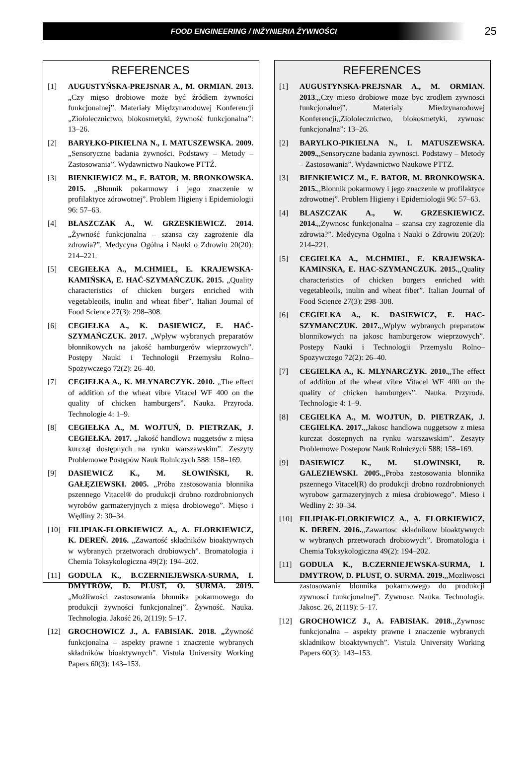FOOD ENGINEERING / INŻYNIERIA ŻYWNOŚCI
25
REFERENCES
[1] AUGUSTYŃSKA-PREJSNAR A., M. ORMIAN. 2013. „Czy mięso drobiowe może być źródłem żywności funkcjonalnej”. Materiały Międzynarodowej Konferencji „Ziołolecznictwo, biokosmetyki, żywność funkcjonalna”: 13–26.
[2] BARYŁKO-PIKIELNA N., I. MATUSZEWSKA. 2009. „Sensoryczne badania żywności. Podstawy – Metody – Zastosowania”. Wydawnictwo Naukowe PTTŻ.
[3] BIENKIEWICZ M., E. BATOR, M. BRONKOWSKA. 2015. „Błonnik pokarmowy i jego znaczenie w profilaktyce zdrowotnej”. Problem Higieny i Epidemiologii 96: 57–63.
[4] BŁASZCZAK A., W. GRZESKIEWICZ. 2014. „Żywność funkcjonalna – szansa czy zagrożenie dla zdrowia?”. Medycyna Ogólna i Nauki o Zdrowiu 20(20): 214–221.
[5] CEGIEŁKA A., M.CHMIEL, E. KRAJEWSKA-KAMIŃSKA, E. HAĆ-SZYMAŃCZUK. 2015. „Quality characteristics of chicken burgers enriched with vegetableoils, inulin and wheat fiber”. Italian Journal of Food Science 27(3): 298–308.
[6] CEGIEŁKA A., K. DASIEWICZ, E. HAĆ-SZYMAŃCZUK. 2017. „Wpływ wybranych preparatów błonnikowych na jakość hamburgerów wieprzowych”. Postępy Nauki i Technologii Przemysłu Rolno–Spożywczego 72(2): 26–40.
[7] CEGIEŁKA A., K. MŁYNARCZYK. 2010. „The effect of addition of the wheat vibre Vitacel WF 400 on the quality of chicken hamburgers”. Nauka. Przyroda. Technologie 4: 1–9.
[8] CEGIEŁKA A., M. WOJTUŃ, D. PIETRZAK, J. CEGIEŁKA. 2017. „Jakość handlowa nuggetsów z mięsa kurcząt dostępnych na rynku warszawskim”. Zeszyty Problemowe Postępów Nauk Rolniczych 588: 158–169.
[9] DASIEWICZ K., M. SŁOWIŃSKI, R. GAŁĘZIEWSKI. 2005. „Próba zastosowania błonnika pszennego Vitacel® do produkcji drobno rozdrobnionych wyrobów garmażeryjnych z mięsa drobiowego”. Mięso i Wędliny 2: 30–34.
[10] FILIPIAK-FLORKIEWICZ A., A. FLORKIEWICZ, K. DEREŃ. 2016. „Zawartość składników bioaktywnych w wybranych przetworach drobiowych”. Bromatologia i Chemia Toksykologiczna 49(2): 194–202.
[11] GODULA K., B.CZERNIEJEWSKA-SURMA, I. DMYTRÓW, D. PLUST, O. SURMA. 2019. „Możliwości zastosowania błonnika pokarmowego do produkcji żywności funkcjonalnej”. Żywność. Nauka. Technologia. Jakość 26, 2(119): 5–17.
[12] GROCHOWICZ J., A. FABISIAK. 2018. „Żywność funkcjonalna – aspekty prawne i znaczenie wybranych składników bioaktywnych”. Vistula University Working Papers 60(3): 143–153.
REFERENCES
[1] AUGUSTYNSKA-PREJSNAR A., M. ORMIAN. 2013.,,Czy mieso drobiowe moze byc zrodlem zywnosci funkcjonalnej”. Materialy Miedzynarodowej Konferencji,,Ziololecznictwo, biokosmetyki, zywnosc funkcjonalna”: 13–26.
[2] BARYLKO-PIKIELNA N., I. MATUSZEWSKA. 2009.,,Sensoryczne badania zywnosci. Podstawy – Metody – Zastosowania”. Wydawnictwo Naukowe PTTZ.
[3] BIENKIEWICZ M., E. BATOR, M. BRONKOWSKA. 2015.,,Blonnik pokarmowy i jego znaczenie w profilaktyce zdrowotnej”. Problem Higieny i Epidemiologii 96: 57–63.
[4] BLASZCZAK A., W. GRZESKIEWICZ. 2014.,,Zywnosc funkcjonalna – szansa czy zagrozenie dla zdrowia?”. Medycyna Ogolna i Nauki o Zdrowiu 20(20): 214–221.
[5] CEGIELKA A., M.CHMIEL, E. KRAJEWSKA-KAMINSKA, E. HAC-SZYMANCZUK. 2015.,,Quality characteristics of chicken burgers enriched with vegetableoils, inulin and wheat fiber”. Italian Journal of Food Science 27(3): 298–308.
[6] CEGIELKA A., K. DASIEWICZ, E. HAC-SZYMANCZUK. 2017.,,Wplyw wybranych preparatow blonnikowych na jakosc hamburgerow wieprzowych”. Postepy Nauki i Technologii Przemyslu Rolno–Spozywczego 72(2): 26–40.
[7] CEGIELKA A., K. MLYNARCZYK. 2010.,,The effect of addition of the wheat vibre Vitacel WF 400 on the quality of chicken hamburgers”. Nauka. Przyroda. Technologie 4: 1–9.
[8] CEGIELKA A., M. WOJTUN, D. PIETRZAK, J. CEGIELKA. 2017.,,Jakosc handlowa nuggetsow z miesa kurczat dostepnych na rynku warszawskim”. Zeszyty Problemowe Postepow Nauk Rolniczych 588: 158–169.
[9] DASIEWICZ K., M. SLOWINSKI, R. GALEZIEWSKI. 2005.,,Proba zastosowania blonnika pszennego Vitacel(R) do produkcji drobno rozdrobnionych wyrobow garmazeryjnych z miesa drobiowego”. Mieso i Wedliny 2: 30–34.
[10] FILIPIAK-FLORKIEWICZ A., A. FLORKIEWICZ, K. DEREN. 2016.,,Zawartosc skladnikow bioaktywnych w wybranych przetworach drobiowych”. Bromatologia i Chemia Toksykologiczna 49(2): 194–202.
[11] GODULA K., B.CZERNIEJEWSKA-SURMA, I. DMYTROW, D. PLUST, O. SURMA. 2019.,,Mozliwosci zastosowania blonnika pokarmowego do produkcji zywnosci funkcjonalnej”. Zywnosc. Nauka. Technologia. Jakosc. 26, 2(119): 5–17.
[12] GROCHOWICZ J., A. FABISIAK. 2018.,,Zywnosc funkcjonalna – aspekty prawne i znaczenie wybranych skladnikow bioaktywnych”. Vistula University Working Papers 60(3): 143–153.